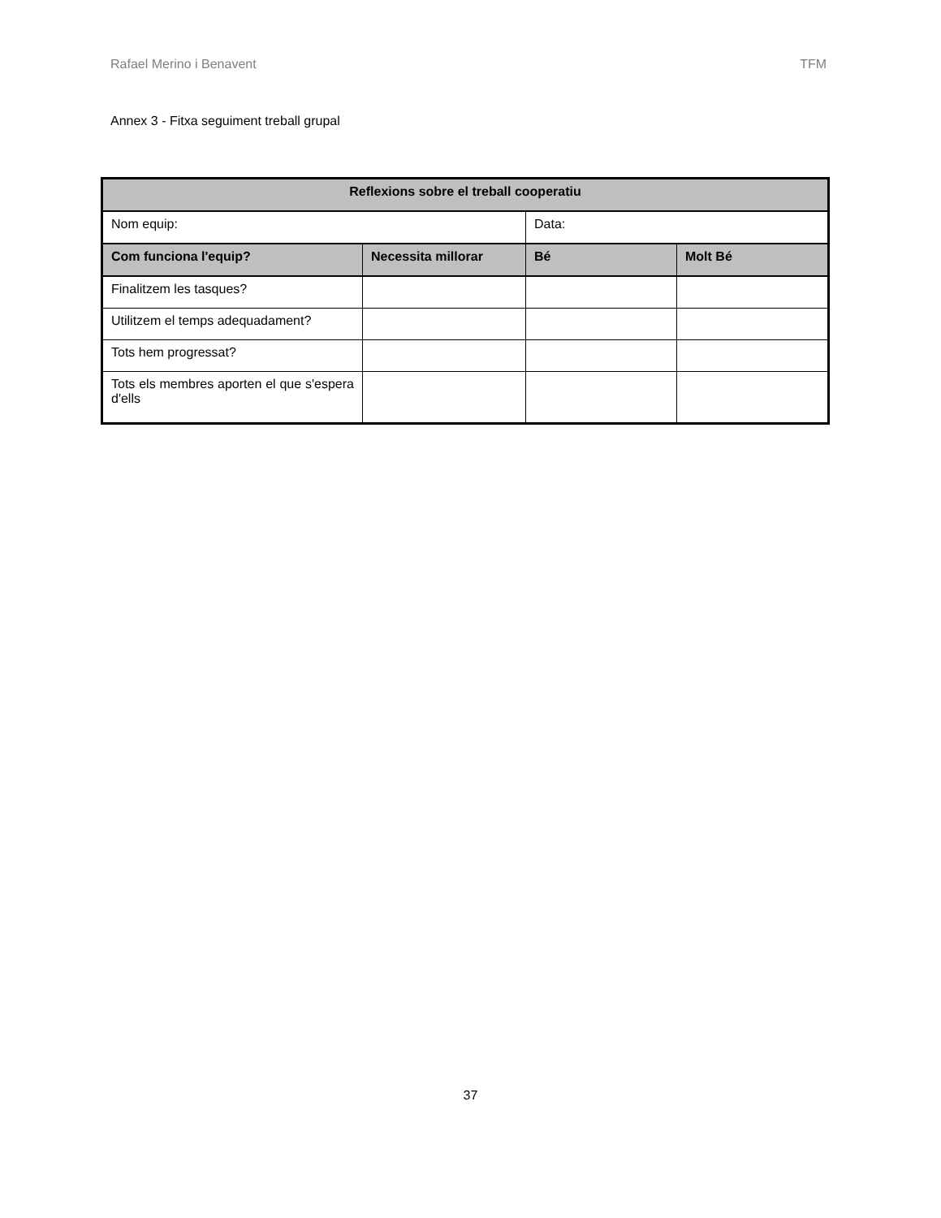Rafael Merino i Benavent TFM
Annex 3 - Fitxa seguiment treball grupal
| Reflexions sobre el treball cooperatiu | | | |
| --- | --- | --- | --- |
| Nom equip: | | Data: | |
| Com funciona l'equip? | Necessita millorar | Bé | Molt Bé |
| Finalitzem les tasques? | | | |
| Utilitzem el temps adequadament? | | | |
| Tots hem progressat? | | | |
| Tots els membres aporten el que s'espera d'ells | | | |
37